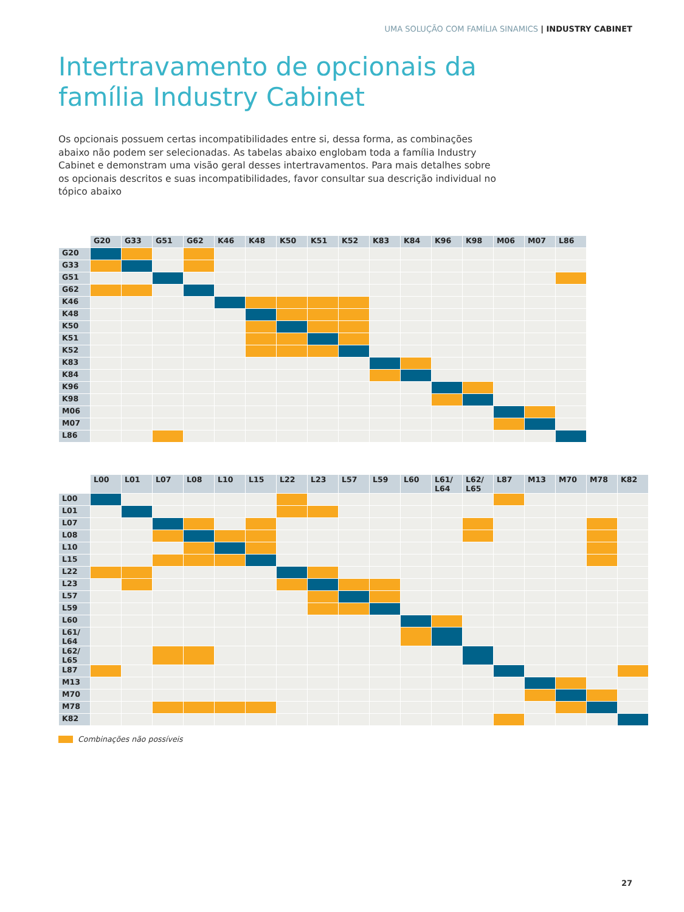UMA SOLUÇÃO COM FAMÍLIA SINAMICS | INDUSTRY CABINET
Intertravamento de opcionais da
família Industry Cabinet
Os opcionais possuem certas incompatibilidades entre si, dessa forma, as combinações abaixo não podem ser selecionadas. As tabelas abaixo englobam toda a família Industry Cabinet e demonstram uma visão geral desses intertravamentos. Para mais detalhes sobre os opcionais descritos e suas incompatibilidades, favor consultar sua descrição individual no tópico abaixo
| | G20 | G33 | G51 | G62 | K46 | K48 | K50 | K51 | K52 | K83 | K84 | K96 | K98 | M06 | M07 | L86 |
| --- | --- | --- | --- | --- | --- | --- | --- | --- | --- | --- | --- | --- | --- | --- | --- | --- |
| G20 | | | | | | | | | | | | | | | | |
| G33 | | | | | | | | | | | | | | | | |
| G51 | | | | | | | | | | | | | | | | |
| G62 | | | | | | | | | | | | | | | | |
| K46 | | | | | | | | | | | | | | | | |
| K48 | | | | | | | | | | | | | | | | |
| K50 | | | | | | | | | | | | | | | | |
| K51 | | | | | | | | | | | | | | | | |
| K52 | | | | | | | | | | | | | | | | |
| K83 | | | | | | | | | | | | | | | | |
| K84 | | | | | | | | | | | | | | | | |
| K96 | | | | | | | | | | | | | | | | |
| K98 | | | | | | | | | | | | | | | | |
| M06 | | | | | | | | | | | | | | | | |
| M07 | | | | | | | | | | | | | | | | |
| L86 | | | | | | | | | | | | | | | | |
| | L00 | L01 | L07 | L08 | L10 | L15 | L22 | L23 | L57 | L59 | L60 | L61/ L64 | L62/ L65 | L87 | M13 | M70 | M78 | K82 |
| --- | --- | --- | --- | --- | --- | --- | --- | --- | --- | --- | --- | --- | --- | --- | --- | --- | --- | --- |
| L00 | | | | | | | | | | | | | | | | | | |
| L01 | | | | | | | | | | | | | | | | | | |
| L07 | | | | | | | | | | | | | | | | | | |
| L08 | | | | | | | | | | | | | | | | | | |
| L10 | | | | | | | | | | | | | | | | | | |
| L15 | | | | | | | | | | | | | | | | | | |
| L22 | | | | | | | | | | | | | | | | | | |
| L23 | | | | | | | | | | | | | | | | | | |
| L57 | | | | | | | | | | | | | | | | | | |
| L59 | | | | | | | | | | | | | | | | | | |
| L60 | | | | | | | | | | | | | | | | | | |
| L61/ L64 | | | | | | | | | | | | | | | | | | |
| L62/ L65 | | | | | | | | | | | | | | | | | | |
| L87 | | | | | | | | | | | | | | | | | | |
| M13 | | | | | | | | | | | | | | | | | | |
| M70 | | | | | | | | | | | | | | | | | | |
| M78 | | | | | | | | | | | | | | | | | | |
| K82 | | | | | | | | | | | | | | | | | | |
Combinações não possíveis
27